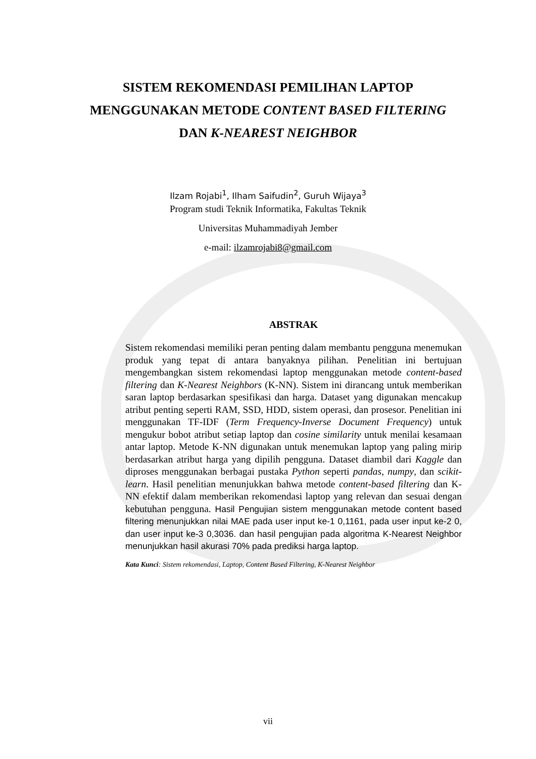SISTEM REKOMENDASI PEMILIHAN LAPTOP
MENGGUNAKAN METODE CONTENT BASED FILTERING
DAN K-NEAREST NEIGHBOR
Ilzam Rojabi<sup>1</sup>, Ilham Saifudin<sup>2</sup>, Guruh Wijaya<sup>3</sup>
Program studi Teknik Informatika, Fakultas Teknik
Universitas Muhammadiyah Jember
e-mail: ilzamrojabi8@gmail.com
ABSTRAK
Sistem rekomendasi memiliki peran penting dalam membantu pengguna menemukan produk yang tepat di antara banyaknya pilihan. Penelitian ini bertujuan mengembangkan sistem rekomendasi laptop menggunakan metode content-based filtering dan K-Nearest Neighbors (K-NN). Sistem ini dirancang untuk memberikan saran laptop berdasarkan spesifikasi dan harga. Dataset yang digunakan mencakup atribut penting seperti RAM, SSD, HDD, sistem operasi, dan prosesor. Penelitian ini menggunakan TF-IDF (Term Frequency-Inverse Document Frequency) untuk mengukur bobot atribut setiap laptop dan cosine similarity untuk menilai kesamaan antar laptop. Metode K-NN digunakan untuk menemukan laptop yang paling mirip berdasarkan atribut harga yang dipilih pengguna. Dataset diambil dari Kaggle dan diproses menggunakan berbagai pustaka Python seperti pandas, numpy, dan scikit-learn. Hasil penelitian menunjukkan bahwa metode content-based filtering dan K-NN efektif dalam memberikan rekomendasi laptop yang relevan dan sesuai dengan kebutuhan pengguna. Hasil Pengujian sistem menggunakan metode content based filtering menunjukkan nilai MAE pada user input ke-1 0,1161, pada user input ke-2 0, dan user input ke-3 0,3036. dan hasil pengujian pada algoritma K-Nearest Neighbor menunjukkan hasil akurasi 70% pada prediksi harga laptop.
Kata Kunci: Sistem rekomendasi, Laptop, Content Based Filtering, K-Nearest Neighbor
vii